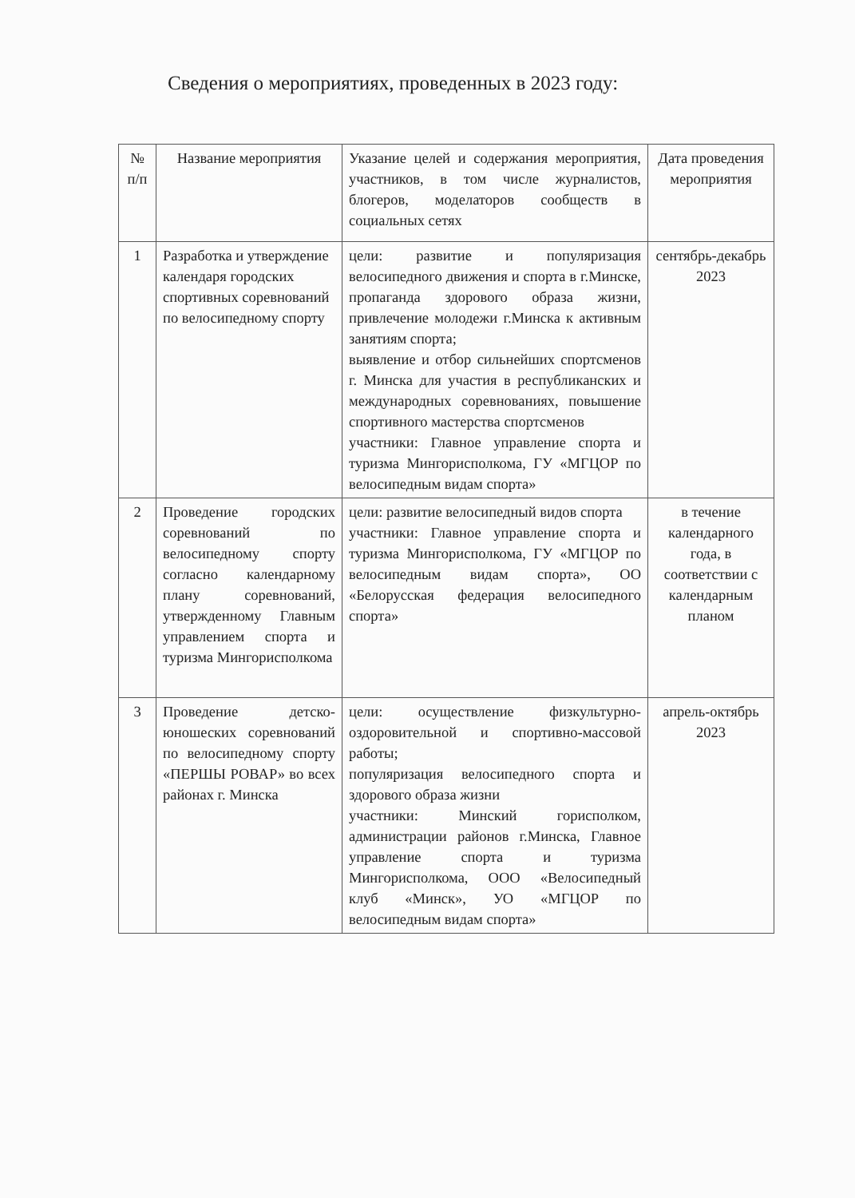Сведения о мероприятиях, проведенных в 2023 году:
| № п/п | Название мероприятия | Указание целей и содержания мероприятия, участников, в том числе журналистов, блогеров, моделаторов сообществ в социальных сетях | Дата проведения мероприятия |
| --- | --- | --- | --- |
| 1 | Разработка и утверждение календаря городских спортивных соревнований по велосипедному спорту | цели: развитие и популяризация велосипедного движения и спорта в г.Минске, пропаганда здорового образа жизни, привлечение молодежи г.Минска к активным занятиям спорта; выявление и отбор сильнейших спортсменов г. Минска для участия в республиканских и международных соревнованиях, повышение спортивного мастерства спортсменов участники: Главное управление спорта и туризма Мингорисполкома, ГУ «МГЦОР по велосипедным видам спорта» | сентябрь-декабрь 2023 |
| 2 | Проведение городских соревнований по велосипедному спорту согласно календарному плану соревнований, утвержденному Главным управлением спорта и туризма Мингорисполкома | цели: развитие велосипедный видов спорта участники: Главное управление спорта и туризма Мингорисполкома, ГУ «МГЦОР по велосипедным видам спорта», ОО «Белорусская федерация велосипедного спорта» | в течение календарного года, в соответствии с календарным планом |
| 3 | Проведение детско-юношеских соревнований по велосипедному спорту «ПЕРШЫ РОВАР» во всех районах г. Минска | цели: осуществление физкультурно-оздоровительной и спортивно-массовой работы; популяризация велосипедного спорта и здорового образа жизни участники: Минский горисполком, администрации районов г.Минска, Главное управление спорта и туризма Мингорисполкома, ООО «Велосипедный клуб «Минск», УО «МГЦОР по велосипедным видам спорта» | апрель-октябрь 2023 |